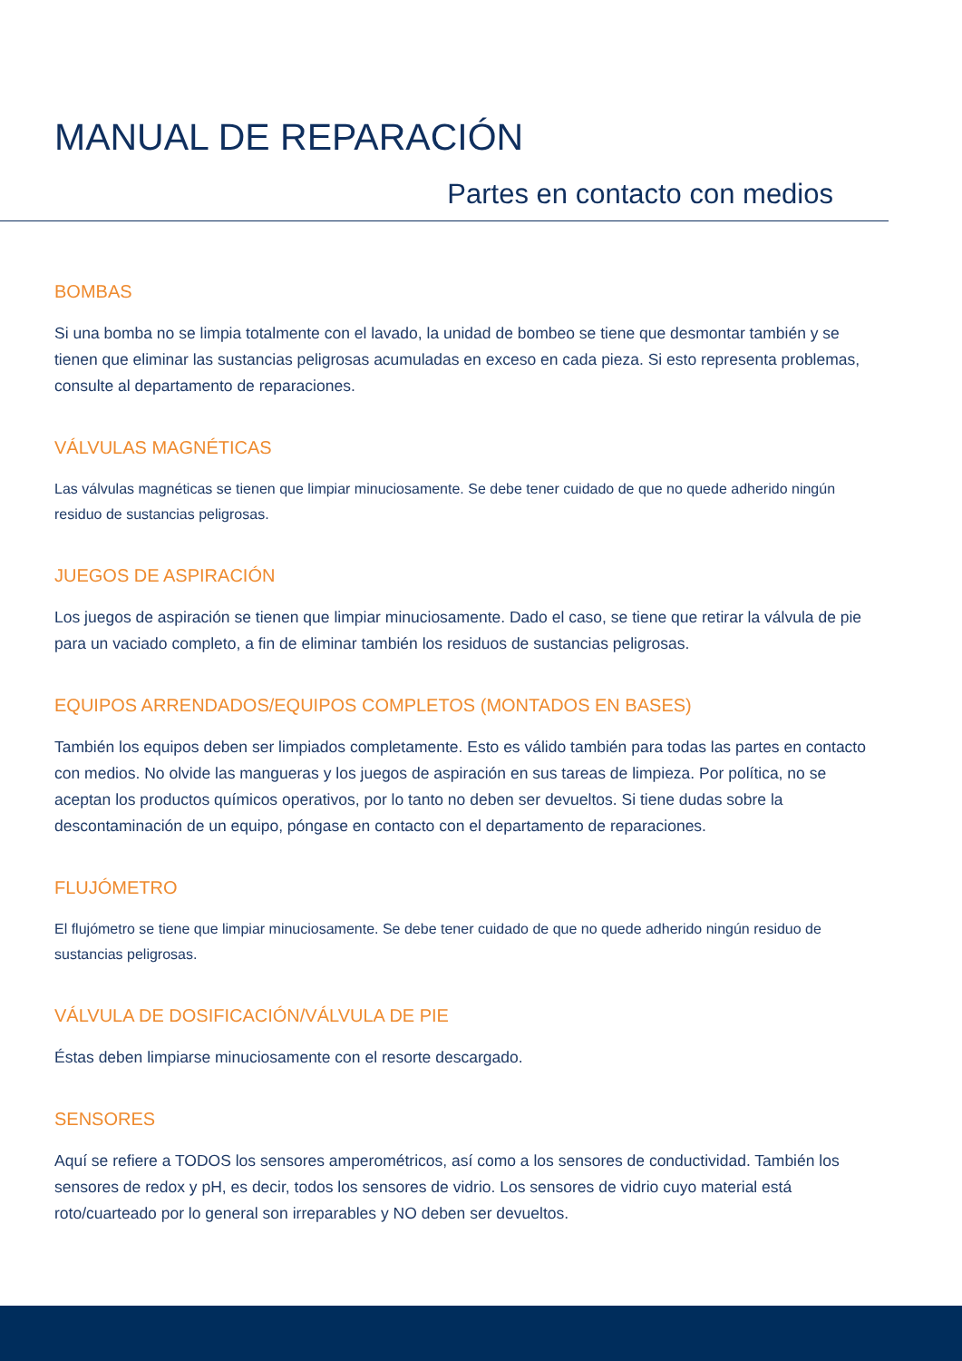MANUAL DE REPARACIÓN
Partes en contacto con medios
BOMBAS
Si una bomba no se limpia totalmente con el lavado, la unidad de bombeo se tiene que desmontar también y se tienen que eliminar las sustancias peligrosas acumuladas en exceso en cada pieza. Si esto representa problemas, consulte al departamento de reparaciones.
VÁLVULAS MAGNÉTICAS
Las válvulas magnéticas se tienen que limpiar minuciosamente. Se debe tener cuidado de que no quede adherido ningún residuo de sustancias peligrosas.
JUEGOS DE ASPIRACIÓN
Los juegos de aspiración se tienen que limpiar minuciosamente. Dado el caso, se tiene que retirar la válvula de pie para un vaciado completo, a fin de eliminar también los residuos de sustancias peligrosas.
EQUIPOS ARRENDADOS/EQUIPOS COMPLETOS (MONTADOS EN BASES)
También los equipos deben ser limpiados completamente. Esto es válido también para todas las partes en contacto con medios. No olvide las mangueras y los juegos de aspiración en sus tareas de limpieza. Por política, no se aceptan los productos químicos operativos, por lo tanto no deben ser devueltos. Si tiene dudas sobre la descontaminación de un equipo, póngase en contacto con el departamento de reparaciones.
FLUJÓMETRO
El flujómetro se tiene que limpiar minuciosamente. Se debe tener cuidado de que no quede adherido ningún residuo de sustancias peligrosas.
VÁLVULA DE DOSIFICACIÓN/VÁLVULA DE PIE
Éstas deben limpiarse minuciosamente con el resorte descargado.
SENSORES
Aquí se refiere a TODOS los sensores amperométricos, así como a los sensores de conductividad. También los sensores de redox y pH, es decir, todos los sensores de vidrio. Los sensores de vidrio cuyo material está roto/cuarteado por lo general son irreparables y NO deben ser devueltos.